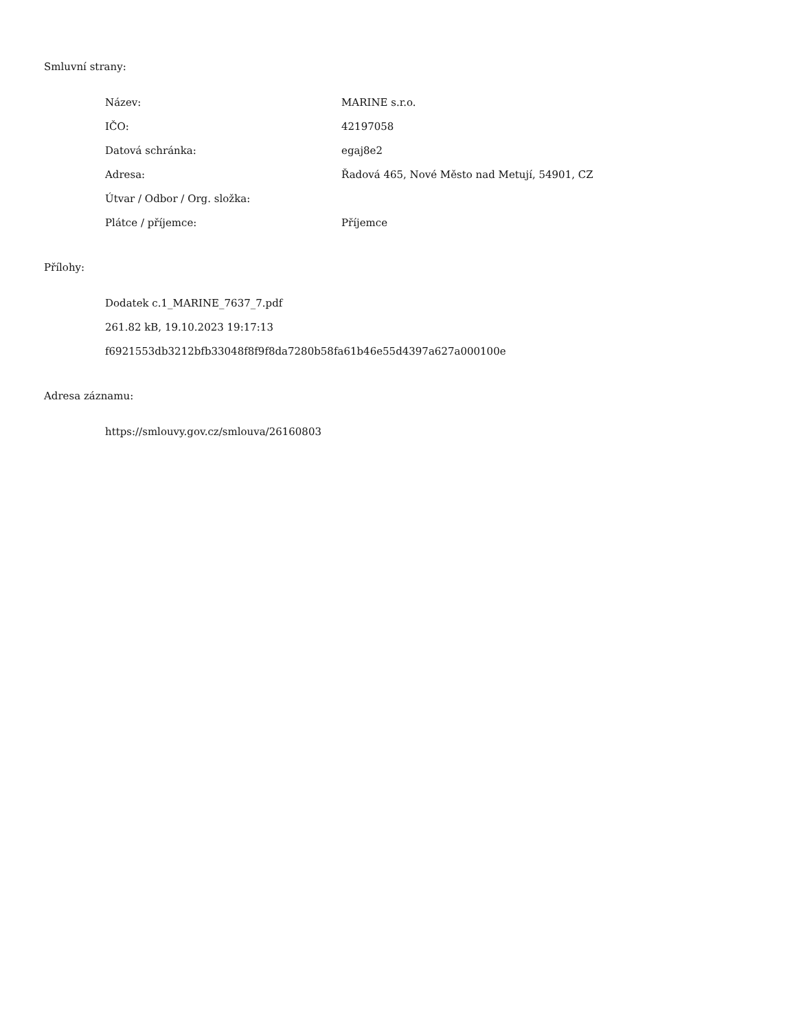Smluvní strany:
| Název: | MARINE s.r.o. |
| IČO: | 42197058 |
| Datová schránka: | egaj8e2 |
| Adresa: | Řadová 465, Nové Město nad Metují, 54901, CZ |
| Útvar / Odbor / Org. složka: | |
| Plátce / příjemce: | Příjemce |
Přílohy:
Dodatek c.1_MARINE_7637_7.pdf
261.82 kB, 19.10.2023 19:17:13
f6921553db3212bfb33048f8f9f8da7280b58fa61b46e55d4397a627a000100e
Adresa záznamu:
https://smlouvy.gov.cz/smlouva/26160803